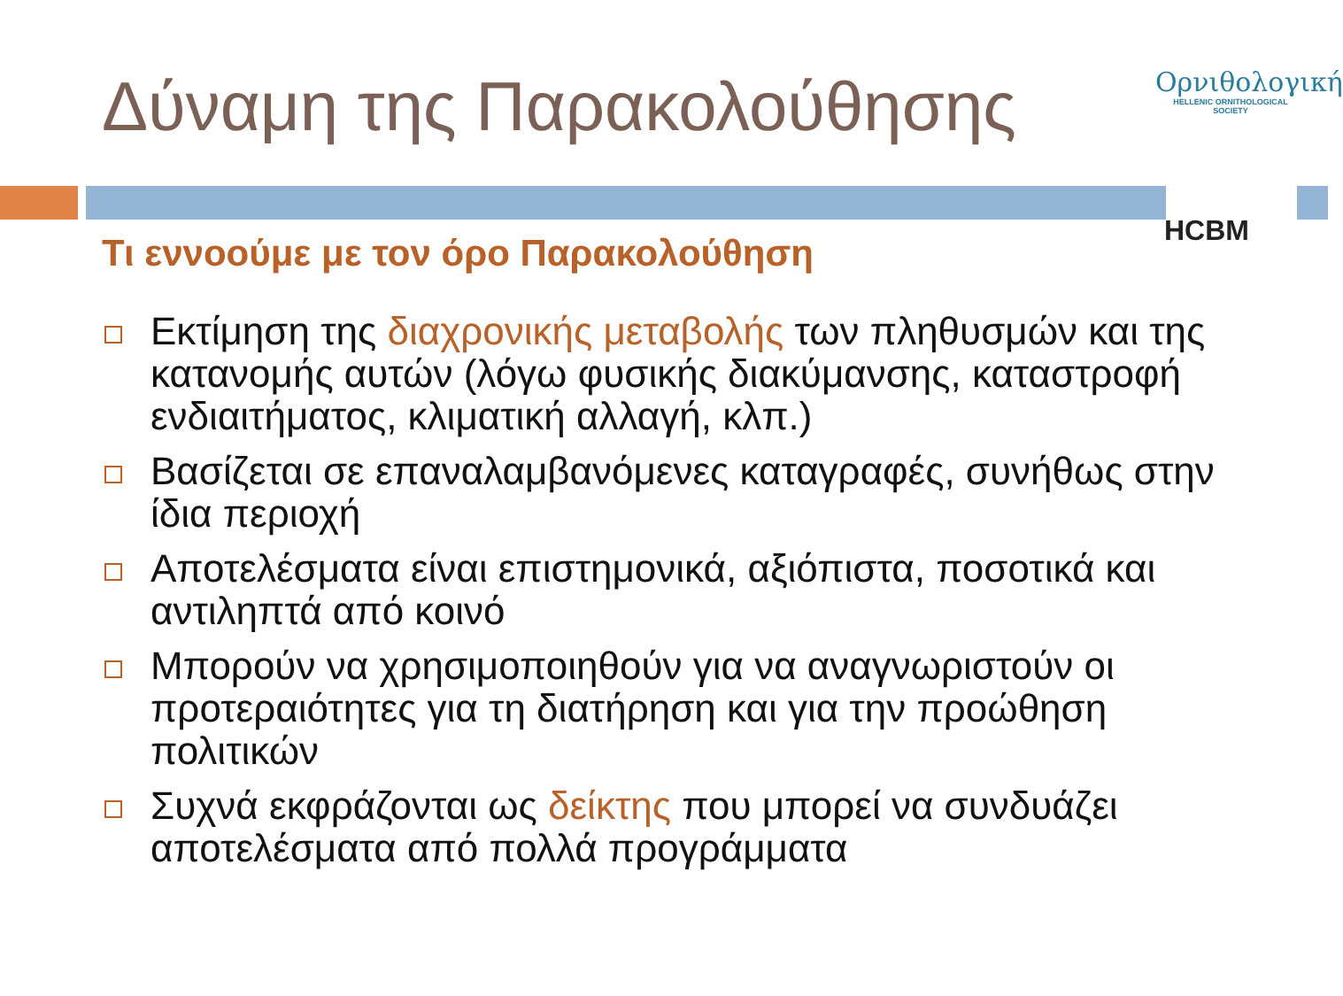Δύναμη της Παρακολούθησης
Ορνιθολογική
HELLENIC ORNITHOLOGICAL SOCIETY
HCBM
Τι εννοούμε με τον όρο Παρακολούθηση
Εκτίμηση της διαχρονικής μεταβολής των πληθυσμών και της κατανομής αυτών (λόγω φυσικής διακύμανσης, καταστροφή ενδιαιτήματος, κλιματική αλλαγή, κλπ.)
Βασίζεται σε επαναλαμβανόμενες καταγραφές, συνήθως στην ίδια περιοχή
Αποτελέσματα είναι επιστημονικά, αξιόπιστα, ποσοτικά και αντιληπτά από κοινό
Μπορούν να χρησιμοποιηθούν για να αναγνωριστούν οι προτεραιότητες για τη διατήρηση και για την προώθηση πολιτικών
Συχνά εκφράζονται ως δείκτης που μπορεί να συνδυάζει αποτελέσματα από πολλά προγράμματα